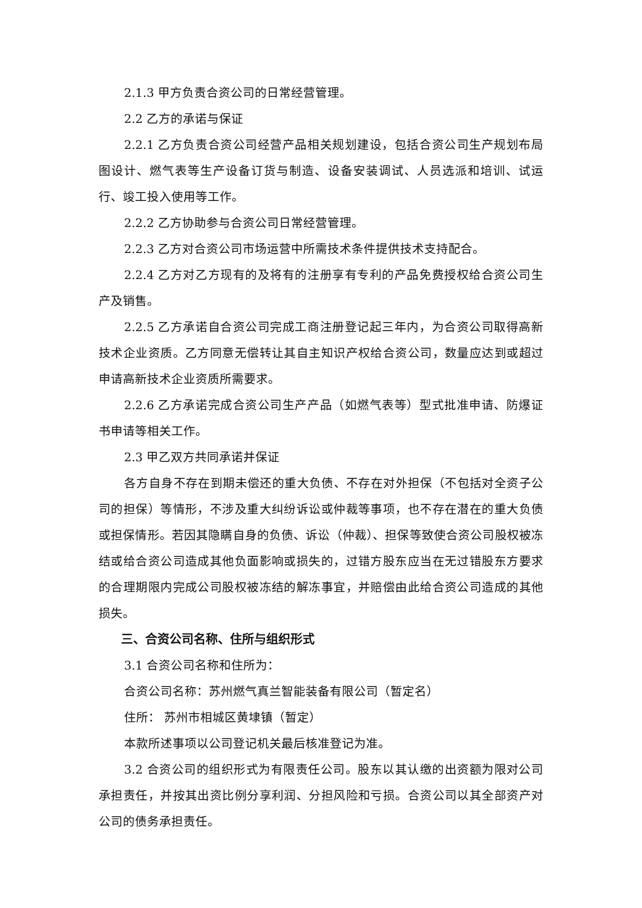2.1.3 甲方负责合资公司的日常经营管理。
2.2 乙方的承诺与保证
2.2.1 乙方负责合资公司经营产品相关规划建设，包括合资公司生产规划布局图设计、燃气表等生产设备订货与制造、设备安装调试、人员选派和培训、试运行、竣工投入使用等工作。
2.2.2 乙方协助参与合资公司日常经营管理。
2.2.3 乙方对合资公司市场运营中所需技术条件提供技术支持配合。
2.2.4 乙方对乙方现有的及将有的注册享有专利的产品免费授权给合资公司生产及销售。
2.2.5 乙方承诺自合资公司完成工商注册登记起三年内，为合资公司取得高新技术企业资质。乙方同意无偿转让其自主知识产权给合资公司，数量应达到或超过申请高新技术企业资质所需要求。
2.2.6 乙方承诺完成合资公司生产产品（如燃气表等）型式批准申请、防爆证书申请等相关工作。
2.3 甲乙双方共同承诺并保证
各方自身不存在到期未偿还的重大负债、不存在对外担保（不包括对全资子公司的担保）等情形，不涉及重大纠纷诉讼或仲裁等事项，也不存在潜在的重大负债或担保情形。若因其隐瞒自身的负债、诉讼（仲裁）、担保等致使合资公司股权被冻结或给合资公司造成其他负面影响或损失的，过错方股东应当在无过错股东方要求的合理期限内完成公司股权被冻结的解冻事宜，并赔偿由此给合资公司造成的其他损失。
三、合资公司名称、住所与组织形式
3.1 合资公司名称和住所为：
合资公司名称：苏州燃气真兰智能装备有限公司（暂定名）
住所： 苏州市相城区黄埭镇（暂定）
本款所述事项以公司登记机关最后核准登记为准。
3.2 合资公司的组织形式为有限责任公司。股东以其认缴的出资额为限对公司承担责任，并按其出资比例分享利润、分担风险和亏损。合资公司以其全部资产对公司的债务承担责任。